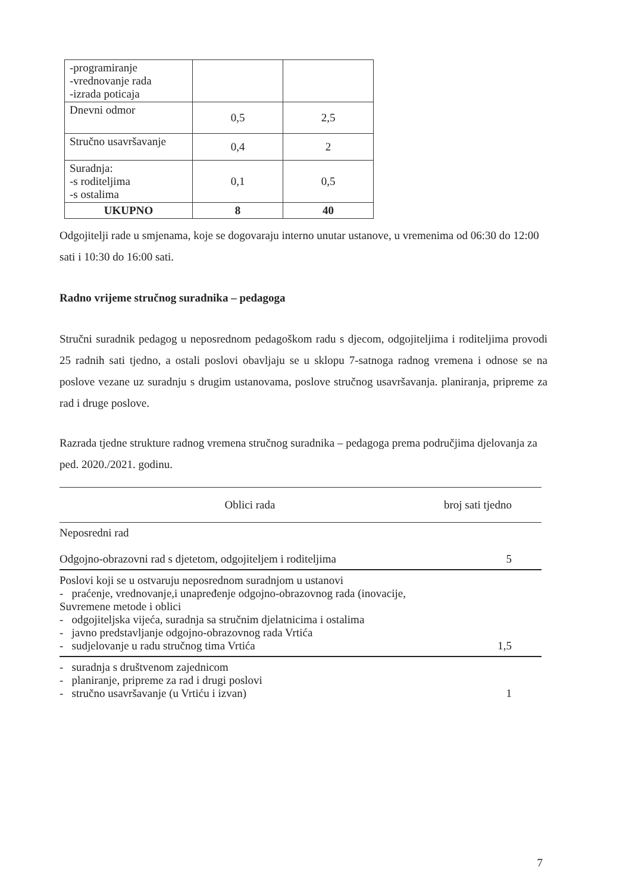| -programiranje -vrednovanje rada -izrada poticaja | | |
| Dnevni odmor | 0,5 | 2,5 |
| Stručno usavršavanje | 0,4 | 2 |
| Suradnja: -s roditeljima -s ostalima | 0,1 | 0,5 |
| UKUPNO | 8 | 40 |
Odgojitelji rade u smjenama, koje se dogovaraju interno unutar ustanove, u vremenima od 06:30 do 12:00 sati i 10:30 do 16:00 sati.
Radno vrijeme stručnog suradnika – pedagoga
Stručni suradnik pedagog u neposrednom pedagoškom radu s djecom, odgojiteljima i roditeljima provodi 25 radnih sati tjedno, a ostali poslovi obavljaju se u sklopu 7-satnoga radnog vremena i odnose se na poslove vezane uz suradnju s drugim ustanovama, poslove stručnog usavršavanja. planiranja, pripreme za rad i druge poslove.
Razrada tjedne strukture radnog vremena stručnog suradnika – pedagoga prema područjima djelovanja za ped. 2020./2021. godinu.
| Oblici rada | broj sati tjedno |
| --- | --- |
| Neposredni rad Odgojno-obrazovni rad s djetetom, odgojiteljem i roditeljima | 5 |
| Poslovi koji se u ostvaruju neposrednom suradnjom u ustanovi - praćenje, vrednovanje,i unapređenje odgojno-obrazovnog rada (inovacije, Suvremene metode i oblici - odgojiteljska vijeća, suradnja sa stručnim djelatnicima i ostalima - javno predstavljanje odgojno-obrazovnog rada Vrtića - sudjelovanje u radu stručnog tima Vrtića | 1,5 |
| - suradnja s društvenom zajednicom - planiranje, pripreme za rad i drugi poslovi - stručno usavršavanje (u Vrtiću i izvan) | 1 |
7